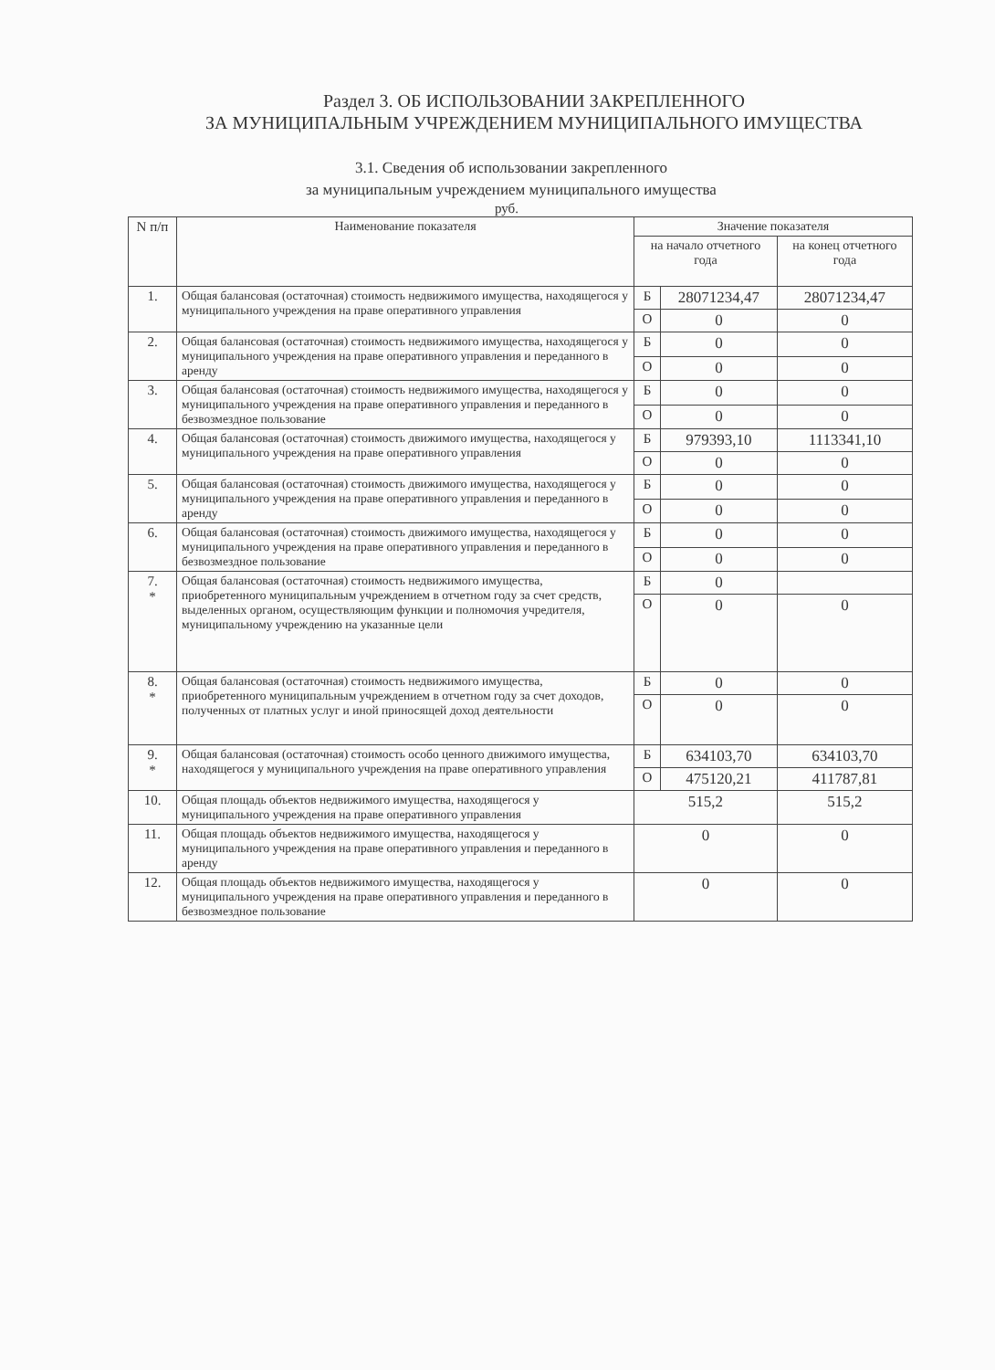Раздел 3. ОБ ИСПОЛЬЗОВАНИИ ЗАКРЕПЛЕННОГО
ЗА МУНИЦИПАЛЬНЫМ УЧРЕЖДЕНИЕМ МУНИЦИПАЛЬНОГО ИМУЩЕСТВА
3.1. Сведения об использовании закрепленного
за муниципальным учреждением муниципального имущества
руб.
| N п/п | Наименование показателя | Значение показателя | | |
| --- | --- | --- | --- | --- |
| | | на начало отчетного года | | на конец отчетного года |
| 1. | Общая балансовая (остаточная) стоимость недвижимого имущества, находящегося у муниципального учреждения на праве оперативного управления | Б | 28071234,47 | 28071234,47 |
| | | О | 0 | 0 |
| 2. | Общая балансовая (остаточная) стоимость недвижимого имущества, находящегося у муниципального учреждения на праве оперативного управления и переданного в аренду | Б | 0 | 0 |
| | | О | 0 | 0 |
| 3. | Общая балансовая (остаточная) стоимость недвижимого имущества, находящегося у муниципального учреждения на праве оперативного управления и переданного в безвозмездное пользование | Б | 0 | 0 |
| | | О | 0 | 0 |
| 4. | Общая балансовая (остаточная) стоимость движимого имущества, находящегося у муниципального учреждения на праве оперативного управления | Б | 979393,10 | 1113341,10 |
| | | О | 0 | 0 |
| 5. | Общая балансовая (остаточная) стоимость движимого имущества, находящегося у муниципального учреждения на праве оперативного управления и переданного в аренду | Б | 0 | 0 |
| | | О | 0 | 0 |
| 6. | Общая балансовая (остаточная) стоимость движимого имущества, находящегося у муниципального учреждения на праве оперативного управления и переданного в безвозмездное пользование | Б | 0 | 0 |
| | | О | 0 | 0 |
| 7. * | Общая балансовая (остаточная) стоимость недвижимого имущества, приобретенного муниципальным учреждением в отчетном году за счет средств, выделенных органом, осуществляющим функции и полномочия учредителя, муниципальному учреждению на указанные цели | Б | 0 | |
| | | О | 0 | 0 |
| 8. * | Общая балансовая (остаточная) стоимость недвижимого имущества, приобретенного муниципальным учреждением в отчетном году за счет доходов, полученных от платных услуг и иной приносящей доход деятельности | Б | 0 | 0 |
| | | О | 0 | 0 |
| 9. * | Общая балансовая (остаточная) стоимость особо ценного движимого имущества, находящегося у муниципального учреждения на праве оперативного управления | Б | 634103,70 | 634103,70 |
| | | О | 475120,21 | 411787,81 |
| 10. | Общая площадь объектов недвижимого имущества, находящегося у муниципального учреждения на праве оперативного управления | 515,2 | | 515,2 |
| 11. | Общая площадь объектов недвижимого имущества, находящегося у муниципального учреждения на праве оперативного управления и переданного в аренду | 0 | | 0 |
| 12. | Общая площадь объектов недвижимого имущества, находящегося у муниципального учреждения на праве оперативного управления и переданного в безвозмездное пользование | 0 | | 0 |